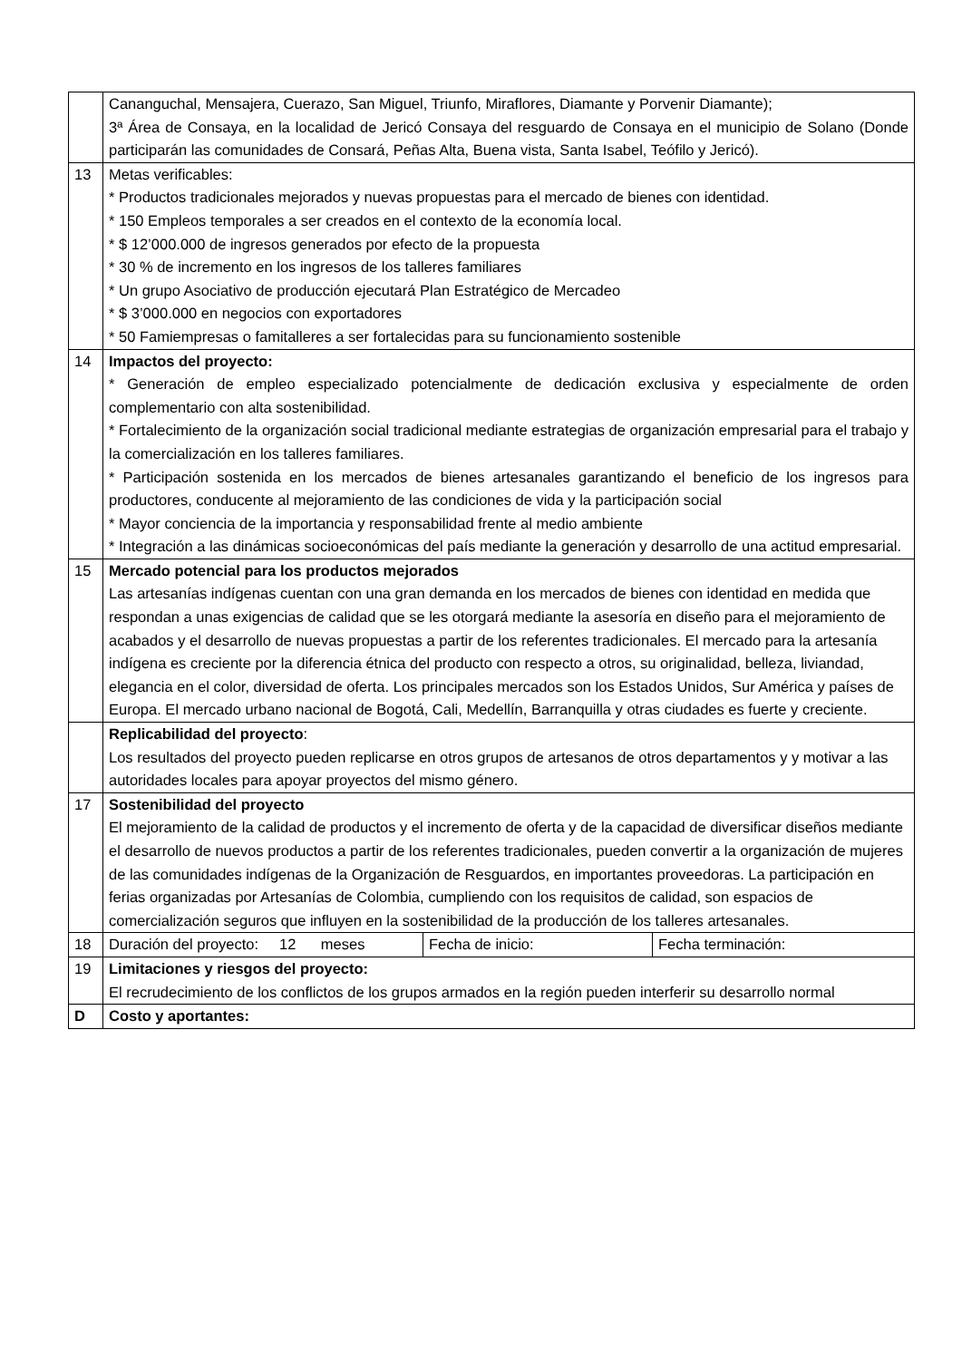| | Cananguchal, Mensajera, Cuerazo, San Miguel, Triunfo, Miraflores, Diamante y Porvenir Diamante); 3ª Área de Consaya, en la localidad de Jericó Consaya del resguardo de Consaya en el municipio de Solano (Donde participarán las comunidades de Consará, Peñas Alta, Buena vista, Santa Isabel, Teófilo y Jericó). | | |
| 13 | Metas verificables: * Productos tradicionales mejorados y nuevas propuestas para el mercado de bienes con identidad. * 150 Empleos temporales a ser creados en el contexto de la economía local. * $ 12’000.000 de ingresos generados por efecto de la propuesta * 30 % de incremento en los ingresos de los talleres familiares * Un grupo Asociativo de producción ejecutará Plan Estratégico de Mercadeo * $ 3’000.000 en negocios con exportadores * 50 Famiempresas o famitalleres a ser fortalecidas para su funcionamiento sostenible | | |
| 14 | Impactos del proyecto: * Generación de empleo especializado potencialmente de dedicación exclusiva y especialmente de orden complementario con alta sostenibilidad. * Fortalecimiento de la organización social tradicional mediante estrategias de organización empresarial para el trabajo y la comercialización en los talleres familiares. * Participación sostenida en los mercados de bienes artesanales garantizando el beneficio de los ingresos para productores, conducente al mejoramiento de las condiciones de vida y la participación social * Mayor conciencia de la importancia y responsabilidad frente al medio ambiente * Integración a las dinámicas socioeconómicas del país mediante la generación y desarrollo de una actitud empresarial. | | |
| 15 | Mercado potencial para los productos mejorados Las artesanías indígenas cuentan con una gran demanda en los mercados de bienes con identidad en medida que respondan a unas exigencias de calidad que se les otorgará mediante la asesoría en diseño para el mejoramiento de acabados y el desarrollo de nuevas propuestas a partir de los referentes tradicionales. El mercado para la artesanía indígena es creciente por la diferencia étnica del producto con respecto a otros, su originalidad, belleza, liviandad, elegancia en el color, diversidad de oferta. Los principales mercados son los Estados Unidos, Sur América y países de Europa. El mercado urbano nacional de Bogotá, Cali, Medellín, Barranquilla y otras ciudades es fuerte y creciente. | | |
| | Replicabilidad del proyecto : Los resultados del proyecto pueden replicarse en otros grupos de artesanos de otros departamentos y y motivar a las autoridades locales para apoyar proyectos del mismo género. | | |
| 17 | Sostenibilidad del proyecto El mejoramiento de la calidad de productos y el incremento de oferta y de la capacidad de diversificar diseños mediante el desarrollo de nuevos productos a partir de los referentes tradicionales, pueden convertir a la organización de mujeres de las comunidades indígenas de la Organización de Resguardos, en importantes proveedoras. La participación en ferias organizadas por Artesanías de Colombia, cumpliendo con los requisitos de calidad, son espacios de comercialización seguros que influyen en la sostenibilidad de la producción de los talleres artesanales. | | |
| 18 | Duración del proyecto: 12 meses | Fecha de inicio: | Fecha terminación: |
| 19 | Limitaciones y riesgos del proyecto: El recrudecimiento de los conflictos de los grupos armados en la región pueden interferir su desarrollo normal | | |
| D | Costo y aportantes: | | |